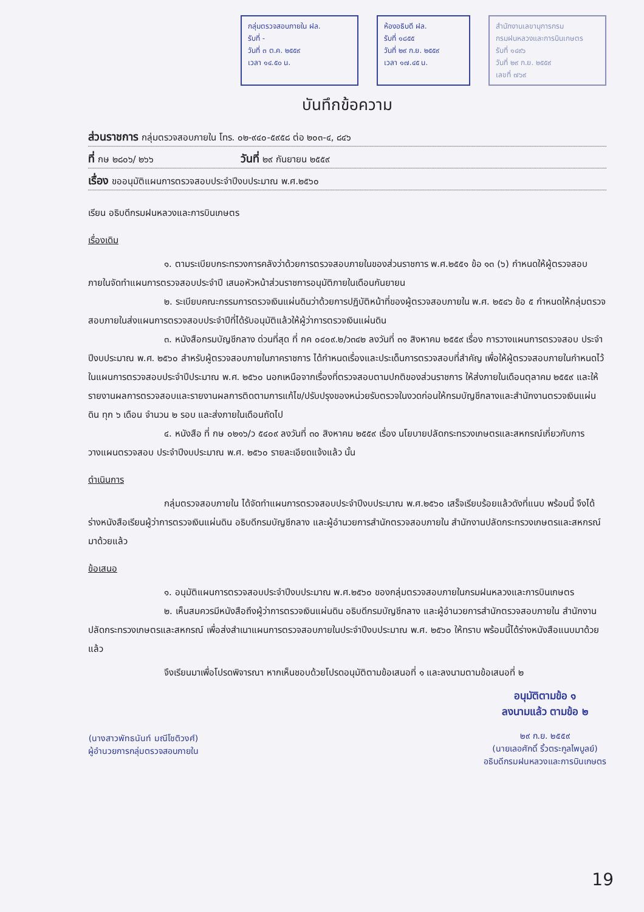กลุ่มตรวจสอบภายใน ฝล.
รับที่ -
วันที่ ๓ ต.ค. ๒๕๕๙
เวลา ๑๔.๕๐ น.
ห้องอธิบดี ฝล.
รับที่ ๑๘๕๕
วันที่ ๒๙ ก.ย. ๒๕๕๙
เวลา ๑๗.๔๕ น.
สำนักงานเลขานุการกรม
กรมฝนหลวงและการบินเกษตร
รับที่ ๑๔๙๖
วันที่ ๒๙ ก.ย. ๒๕๕๙
เลขที่ ๗๖๙
บันทึกข้อความ
ส่วนราชการ กลุ่มตรวจสอบภายใน โทร. ๐๒-๙๔๐-๕๙๕๘ ต่อ ๒๐๓-๔, ๘๔๖
ที่ กษ ๒๘๐๖/ ๒๖๖ วันที่ ๒๙ กันยายน ๒๕๕๙
เรื่อง ขออนุมัติแผนการตรวจสอบประจำปีงบประมาณ พ.ศ.๒๕๖๐
เรียน อธิบดีกรมฝนหลวงและการบินเกษตร
เรื่องเดิม
๑. ตามระเบียบกระทรวงการคลังว่าด้วยการตรวจสอบภายในของส่วนราชการ พ.ศ.๒๕๕๑ ข้อ ๑๓ (๖) กำหนดให้ผู้ตรวจสอบภายในจัดทำแผนการตรวจสอบประจำปี เสนอหัวหน้าส่วนราชการอนุมัติภายในเดือนกันยายน
๒. ระเบียบคณะกรรมการตรวจเงินแผ่นดินว่าด้วยการปฏิบัติหน้าที่ของผู้ตรวจสอบภายใน พ.ศ. ๒๕๔๖ ข้อ ๕ กำหนดให้กลุ่มตรวจสอบภายในส่งแผนการตรวจสอบประจำปีที่ได้รับอนุมัติแล้วให้ผู้ว่าการตรวจเงินแผ่นดิน
๓. หนังสือกรมบัญชีกลาง ด่วนที่สุด ที่ กค ๐๔๐๙.๒/ว๓๔๒ ลงวันที่ ๓๑ สิงหาคม ๒๕๕๙ เรื่อง การวางแผนการตรวจสอบ ประจำปีงบประมาณ พ.ศ. ๒๕๖๐ สำหรับผู้ตรวจสอบภายในภาคราชการ ได้กำหนดเรื่องและประเด็นการตรวจสอบที่สำคัญ เพื่อให้ผู้ตรวจสอบภายในกำหนดไว้ในแผนการตรวจสอบประจำปีประมาณ พ.ศ. ๒๕๖๐ นอกเหนือจากเรื่องที่ตรวจสอบตามปกติของส่วนราชการ ให้ส่งภายในเดือนตุลาคม ๒๕๕๙ และให้รายงานผลการตรวจสอบและรายงานผลการติดตามการแก้ไข/ปรับปรุงของหน่วยรับตรวจในงวดก่อนให้กรมบัญชีกลางและสำนักงานตรวจเงินแผ่นดิน ทุก ๖ เดือน จำนวน ๒ รอบ และส่งภายในเดือนถัดไป
๔. หนังสือ ที่ กษ ๐๒๑๖/ว ๕๔๐๙ ลงวันที่ ๓๐ สิงหาคม ๒๕๕๙ เรื่อง นโยบายปลัดกระทรวงเกษตรและสหกรณ์เกี่ยวกับการวางแผนตรวจสอบ ประจำปีงบประมาณ พ.ศ. ๒๕๖๐ รายละเอียดแจ้งแล้ว นั้น
ดำเนินการ
กลุ่มตรวจสอบภายใน ได้จัดทำแผนการตรวจสอบประจำปีงบประมาณ พ.ศ.๒๕๖๐ เสร็จเรียบร้อยแล้วดังที่แนบ พร้อมนี้ จึงได้ร่างหนังสือเรียนผู้ว่าการตรวจเงินแผ่นดิน อธิบดีกรมบัญชีกลาง และผู้อำนวยการสำนักตรวจสอบภายใน สำนักงานปลัดกระทรวงเกษตรและสหกรณ์มาด้วยแล้ว
ข้อเสนอ
๑. อนุมัติแผนการตรวจสอบประจำปีงบประมาณ พ.ศ.๒๕๖๐ ของกลุ่มตรวจสอบภายในกรมฝนหลวงและการบินเกษตร
๒. เห็นสมควรมีหนังสือถึงผู้ว่าการตรวจเงินแผ่นดิน อธิบดีกรมบัญชีกลาง และผู้อำนวยการสำนักตรวจสอบภายใน สำนักงานปลัดกระทรวงเกษตรและสหกรณ์ เพื่อส่งสำเนาแผนการตรวจสอบภายในประจำปีงบประมาณ พ.ศ. ๒๕๖๐ ให้ทราบ พร้อมนี้ได้ร่างหนังสือแนบมาด้วยแล้ว
จึงเรียนมาเพื่อโปรดพิจารณา หากเห็นชอบด้วยโปรดอนุมัติตามข้อเสนอที่ ๑ และลงนามตามข้อเสนอที่ ๒
(นางสาวพัทธนันท์ มณีโชติวงศ์)
ผู้อำนวยการกลุ่มตรวจสอบภายใน
อนุมัติตามข้อ ๑
ลงนามแล้ว ตามข้อ ๒
๒๙ ก.ย. ๒๕๕๙
(นายเลอศักดิ์ ริ้วตระกูลไพบูลย์)
อธิบดีกรมฝนหลวงและการบินเกษตร
19